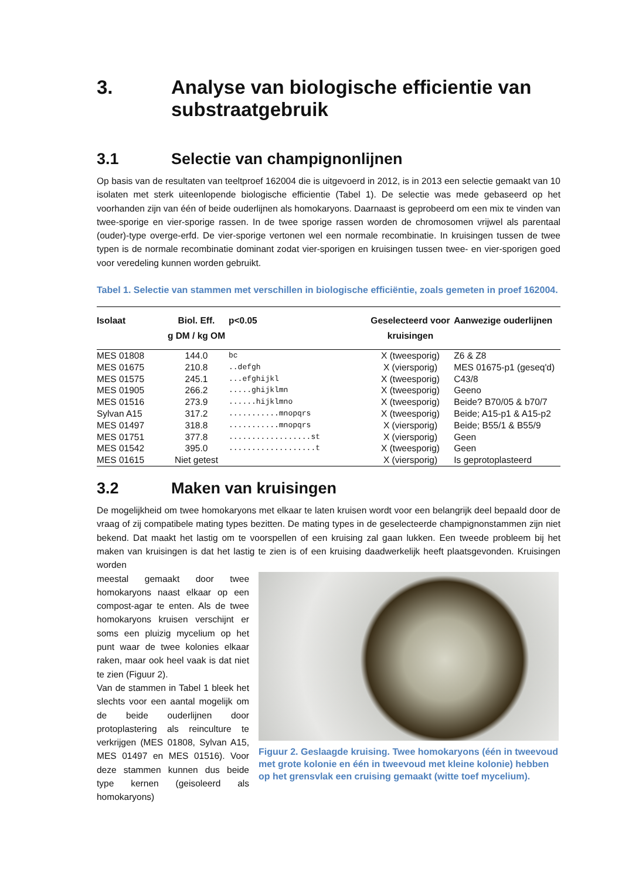3. Analyse van biologische efficientie van substraatgebruik
3.1 Selectie van champignonlijnen
Op basis van de resultaten van teeltproef 162004 die is uitgevoerd in 2012, is in 2013 een selectie gemaakt van 10 isolaten met sterk uiteenlopende biologische efficientie (Tabel 1). De selectie was mede gebaseerd op het voorhanden zijn van één of beide ouderlijnen als homokaryons. Daarnaast is geprobeerd om een mix te vinden van twee-sporige en vier-sporige rassen. In de twee sporige rassen worden de chromosomen vrijwel als parentaal (ouder)-type overge-erfd. De vier-sporige vertonen wel een normale recombinatie. In kruisingen tussen de twee typen is de normale recombinatie dominant zodat vier-sporigen en kruisingen tussen twee- en vier-sporigen goed voor veredeling kunnen worden gebruikt.
Tabel 1. Selectie van stammen met verschillen in biologische efficiëntie, zoals gemeten in proef 162004.
| Isolaat | Biol. Eff. g DM / kg OM | p<0.05 | Geselecteerd voor kruisingen | Aanwezige ouderlijnen |
| --- | --- | --- | --- | --- |
| MES 01808 | 144.0 | bc | X (tweesporig) | Z6 & Z8 |
| MES 01675 | 210.8 | ..defgh | X (viersporig) | MES 01675-p1 (geseq'd) |
| MES 01575 | 245.1 | ...efghijkl | X (tweesporig) | C43/8 |
| MES 01905 | 266.2 | .....ghijklmn | X (tweesporig) | Geeno |
| MES 01516 | 273.9 | ......hijklmno | X (tweesporig) | Beide? B70/05 & b70/7 |
| Sylvan A15 | 317.2 | ...........mnopqrs | X (tweesporig) | Beide; A15-p1 & A15-p2 |
| MES 01497 | 318.8 | ...........mnopqrs | X (viersporig) | Beide; B55/1 & B55/9 |
| MES 01751 | 377.8 | ..................st | X (viersporig) | Geen |
| MES 01542 | 395.0 | ...................t | X (tweesporig) | Geen |
| MES 01615 | Niet getest | | X (viersporig) | Is geprotoplasteerd |
3.2 Maken van kruisingen
De mogelijkheid om twee homokaryons met elkaar te laten kruisen wordt voor een belangrijk deel bepaald door de vraag of zij compatibele mating types bezitten. De mating types in de geselecteerde champignonstammen zijn niet bekend. Dat maakt het lastig om te voorspellen of een kruising zal gaan lukken. Een tweede probleem bij het maken van kruisingen is dat het lastig te zien is of een kruising daadwerkelijk heeft plaatsgevonden. Kruisingen worden
meestal gemaakt door twee homokaryons naast elkaar op een compost-agar te enten. Als de twee homokaryons kruisen verschijnt er soms een pluizig mycelium op het punt waar de twee kolonies elkaar raken, maar ook heel vaak is dat niet te zien (Figuur 2).
Van de stammen in Tabel 1 bleek het slechts voor een aantal mogelijk om de beide ouderlijnen door protoplastering als reinculture te verkrijgen (MES 01808, Sylvan A15, MES 01497 en MES 01516). Voor deze stammen kunnen dus beide type kernen (geisoleerd als homokaryons)
Figuur 2. Geslaagde kruising. Twee homokaryons (één in tweevoud met grote kolonie en één in tweevoud met kleine kolonie) hebben op het grensvlak een cruising gemaakt (witte toef mycelium).